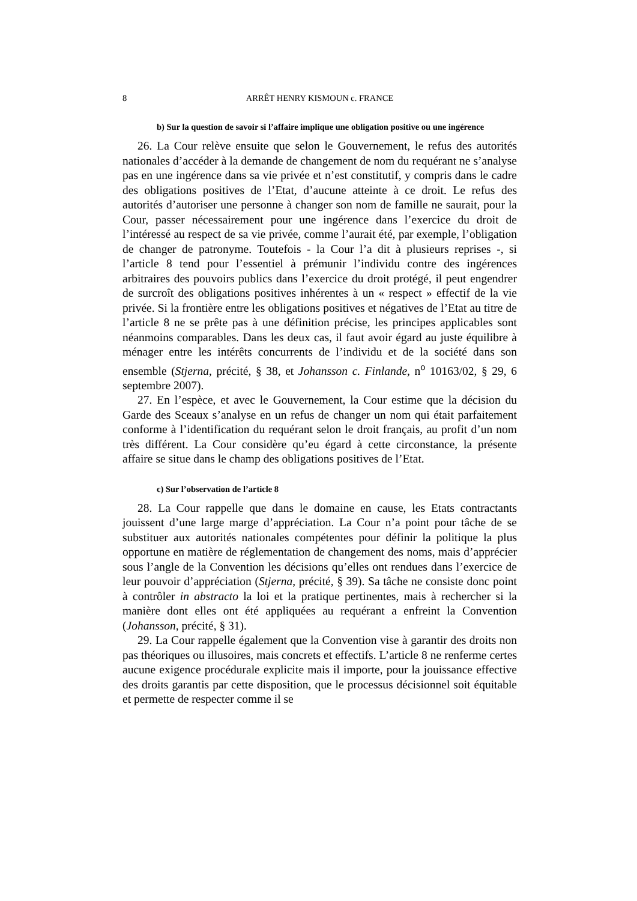8 ARRÊT HENRY KISMOUN c. FRANCE
b) Sur la question de savoir si l’affaire implique une obligation positive ou une ingérence
26. La Cour relève ensuite que selon le Gouvernement, le refus des autorités nationales d’accéder à la demande de changement de nom du requérant ne s’analyse pas en une ingérence dans sa vie privée et n’est constitutif, y compris dans le cadre des obligations positives de l’Etat, d’aucune atteinte à ce droit. Le refus des autorités d’autoriser une personne à changer son nom de famille ne saurait, pour la Cour, passer nécessairement pour une ingérence dans l’exercice du droit de l’intéressé au respect de sa vie privée, comme l’aurait été, par exemple, l’obligation de changer de patronyme. Toutefois - la Cour l’a dit à plusieurs reprises -, si l’article 8 tend pour l’essentiel à prémunir l’individu contre des ingérences arbitraires des pouvoirs publics dans l’exercice du droit protégé, il peut engendrer de surcroît des obligations positives inhérentes à un « respect » effectif de la vie privée. Si la frontière entre les obligations positives et négatives de l’Etat au titre de l’article 8 ne se prête pas à une définition précise, les principes applicables sont néanmoins comparables. Dans les deux cas, il faut avoir égard au juste équilibre à ménager entre les intérêts concurrents de l’individu et de la société dans son ensemble (Stjerna, précité, § 38, et Johansson c. Finlande, n<sup>o</sup> 10163/02, § 29, 6 septembre 2007).
27. En l’espèce, et avec le Gouvernement, la Cour estime que la décision du Garde des Sceaux s’analyse en un refus de changer un nom qui était parfaitement conforme à l’identification du requérant selon le droit français, au profit d’un nom très différent. La Cour considère qu’eu égard à cette circonstance, la présente affaire se situe dans le champ des obligations positives de l’Etat.
c) Sur l’observation de l’article 8
28. La Cour rappelle que dans le domaine en cause, les Etats contractants jouissent d’une large marge d’appréciation. La Cour n’a point pour tâche de se substituer aux autorités nationales compétentes pour définir la politique la plus opportune en matière de réglementation de changement des noms, mais d’apprécier sous l’angle de la Convention les décisions qu’elles ont rendues dans l’exercice de leur pouvoir d’appréciation (Stjerna, précité, § 39). Sa tâche ne consiste donc point à contrôler in abstracto la loi et la pratique pertinentes, mais à rechercher si la manière dont elles ont été appliquées au requérant a enfreint la Convention (Johansson, précité, § 31).
29. La Cour rappelle également que la Convention vise à garantir des droits non pas théoriques ou illusoires, mais concrets et effectifs. L’article 8 ne renferme certes aucune exigence procédurale explicite mais il importe, pour la jouissance effective des droits garantis par cette disposition, que le processus décisionnel soit équitable et permette de respecter comme il se